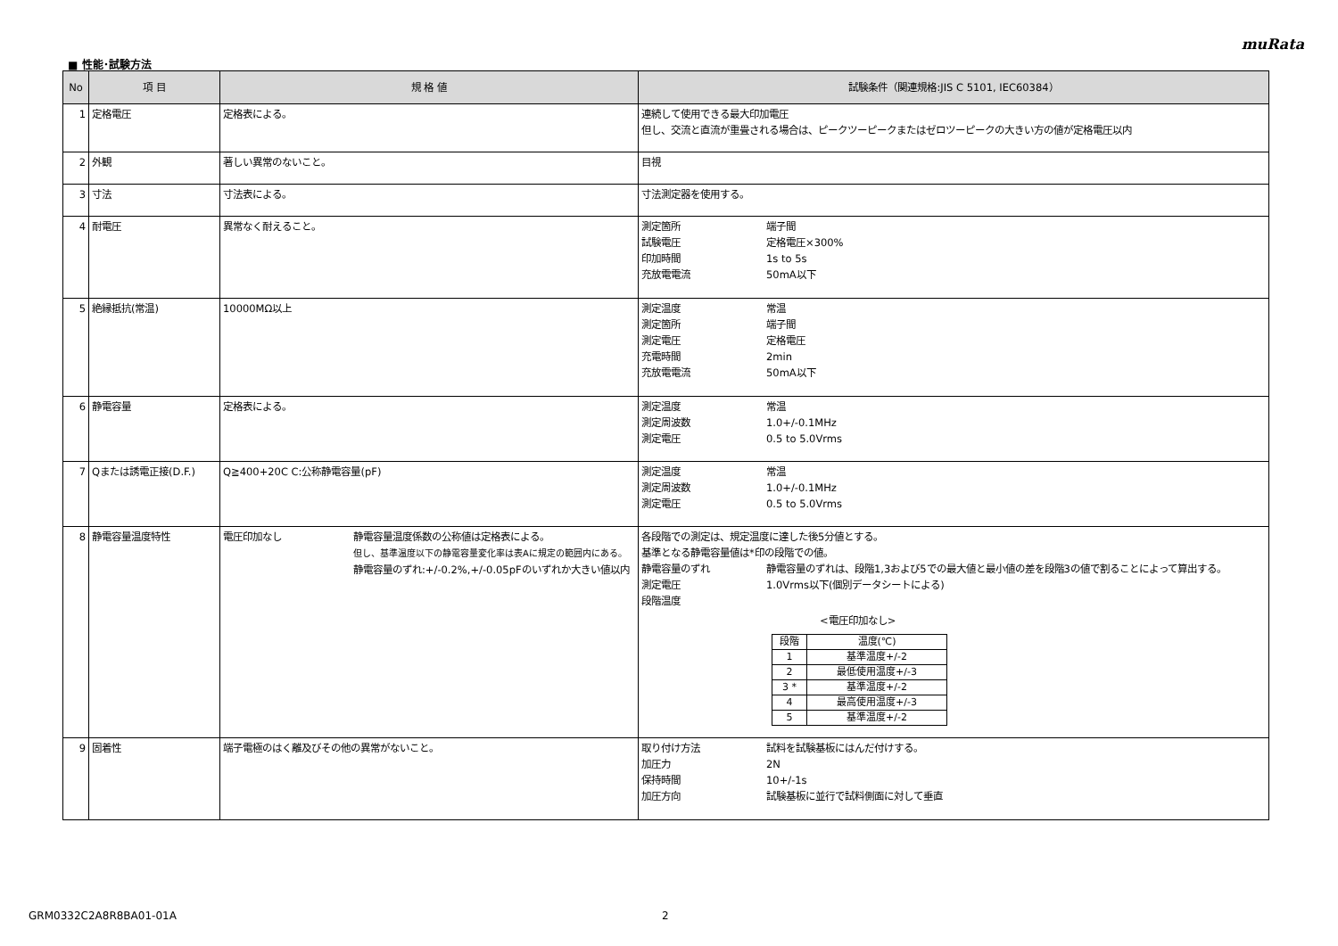muRata
■ 性能･試験方法
| No | 項 目 | 規 格 値 | 試験条件（関連規格:JIS C 5101, IEC60384） |
| --- | --- | --- | --- |
| 1 | 定格電圧 | 定格表による。 | 連続して使用できる最大印加電圧 但し、交流と直流が重畳される場合は、ピークツーピークまたはゼロツーピークの大きい方の値が定格電圧以内 |
| 2 | 外観 | 著しい異常のないこと。 | 目視 |
| 3 | 寸法 | 寸法表による。 | 寸法測定器を使用する。 |
| 4 | 耐電圧 | 異常なく耐えること。 | 測定箇所 端子間 試験電圧 定格電圧×300% 印加時間 1s to 5s 充放電電流 50mA以下 |
| 5 | 絶縁抵抗(常温) | 10000MΩ以上 | 測定温度 常温 測定箇所 端子間 測定電圧 定格電圧 充電時間 2min 充放電電流 50mA以下 |
| 6 | 静電容量 | 定格表による。 | 測定温度 常温 測定周波数 1.0+/-0.1MHz 測定電圧 0.5 to 5.0Vrms |
| 7 | Qまたは誘電正接(D.F.) | Q≧400+20C C:公称静電容量(pF) | 測定温度 常温 測定周波数 1.0+/-0.1MHz 測定電圧 0.5 to 5.0Vrms |
| 8 | 静電容量温度特性 | 電圧印加なし 静電容量温度係数の公称値は定格表による。 但し、基準温度以下の静電容量変化率は表Aに規定の範囲内にある。 静電容量のずれ:+/-0.2%,+/-0.05pFのいずれか大きい値以内 | 各段階での測定は、規定温度に達した後5分値とする。 基準となる静電容量値は*印の段階での値。 静電容量のずれ 静電容量のずれは、段階1,3および5での最大値と最小値の差を段階3の値で割ることによって算出する。 測定電圧 1.0Vrms以下(個別データシートによる) 段階温度 <電圧印加なし> / 段階 / 温度(℃) / / 1 / 基準温度+/-2 / / 2 / 最低使用温度+/-3 / / 3 * / 基準温度+/-2 / / 4 / 最高使用温度+/-3 / / 5 / 基準温度+/-2 / |
| 9 | 固着性 | 端子電極のはく離及びその他の異常がないこと。 | 取り付け方法 試料を試験基板にはんだ付けする。 加圧力 2N 保持時間 10+/-1s 加圧方向 試験基板に並行で試料側面に対して垂直 |
GRM0332C2A8R8BA01-01A 2